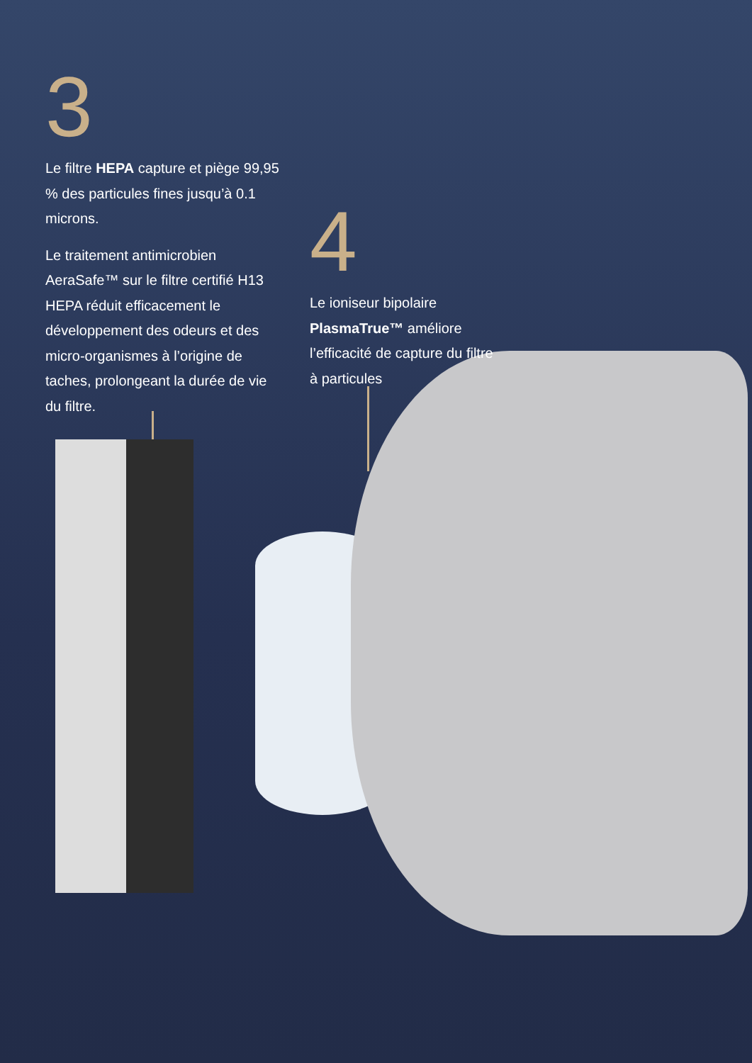3
Le filtre HEPA capture et piège 99,95 % des particules fines jusqu’à 0.1 microns.
Le traitement antimicrobien AeraSafe™ sur le filtre certifié H13 HEPA réduit efficacement le développement des odeurs et des micro-organismes à l’origine de taches, prolongeant la durée de vie du filtre.
4
Le ioniseur bipolaire PlasmaTrue™ améliore l’efficacité de capture du filtre à particules